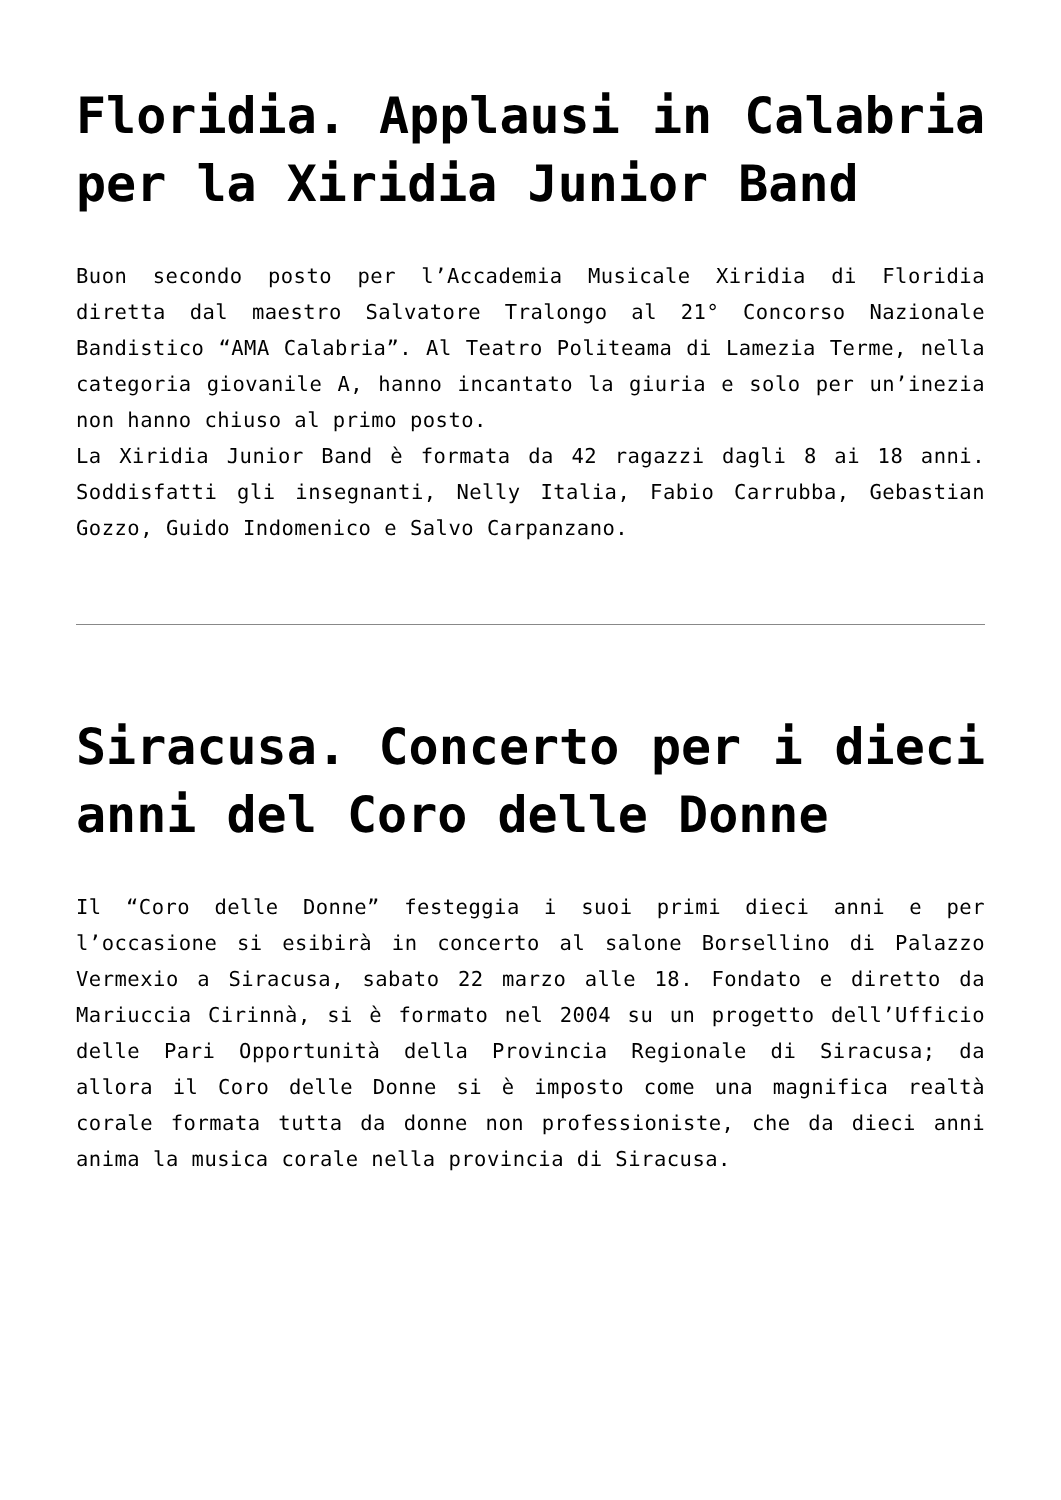Floridia. Applausi in Calabria per la Xiridia Junior Band
Buon secondo posto per l’Accademia Musicale Xiridia di Floridia diretta dal maestro Salvatore Tralongo al 21° Concorso Nazionale Bandistico “AMA Calabria”. Al Teatro Politeama di Lamezia Terme, nella categoria giovanile A, hanno incantato la giuria e solo per un’inezia non hanno chiuso al primo posto.
La Xiridia Junior Band è formata da 42 ragazzi dagli 8 ai 18 anni. Soddisfatti gli insegnanti, Nelly Italia, Fabio Carrubba, Gebastian Gozzo, Guido Indomenico e Salvo Carpanzano.
Siracusa. Concerto per i dieci anni del Coro delle Donne
Il “Coro delle Donne” festeggia i suoi primi dieci anni e per l’occasione si esibirà in concerto al salone Borsellino di Palazzo Vermexio a Siracusa, sabato 22 marzo alle 18. Fondato e diretto da Mariuccia Cirinnà, si è formato nel 2004 su un progetto dell’Ufficio delle Pari Opportunità della Provincia Regionale di Siracusa; da allora il Coro delle Donne si è imposto come una magnifica realtà corale formata tutta da donne non professioniste, che da dieci anni anima la musica corale nella provincia di Siracusa.